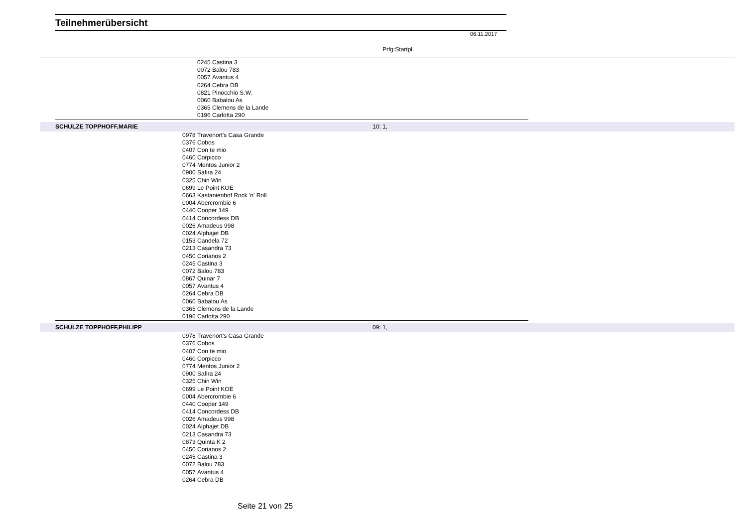Teilnehmerübersicht
06.11.2017
Prfg:Startpl.
| | 0245 | Castina 3 | | |
| | 0072 | Balou 783 | | |
| | 0057 | Avantus 4 | | |
| | 0264 | Cebra DB | | |
| | 0821 | Pinocchio S.W. | | |
| | 0060 | Babalou As | | |
| | 0365 | Clemens de la Lande | | |
| | 0196 | Carlotta 290 | | |
| SCHULZE TOPPHOFF,MARIE | | | 10: 1, |
| | 0978 | Travenort's Casa Grande | |
| | 0376 | Cobos | |
| | 0407 | Con te mio | |
| | 0460 | Corpicco | |
| | 0774 | Mentos Junior 2 | |
| | 0900 | Safira 24 | |
| | 0325 | Chin Win | |
| | 0699 | Le Point KOE | |
| | 0663 | Kastanienhof Rock 'n' Roll | |
| | 0004 | Abercrombie 6 | |
| | 0440 | Cooper 149 | |
| | 0414 | Concordess DB | |
| | 0026 | Amadeus 998 | |
| | 0024 | Alphajet DB | |
| | 0153 | Candela 72 | |
| | 0213 | Casandra 73 | |
| | 0450 | Corianos 2 | |
| | 0245 | Castina 3 | |
| | 0072 | Balou 783 | |
| | 0867 | Quinar 7 | |
| | 0057 | Avantus 4 | |
| | 0264 | Cebra DB | |
| | 0060 | Babalou As | |
| | 0365 | Clemens de la Lande | |
| | 0196 | Carlotta 290 | |
| SCHULZE TOPPHOFF,PHILIPP | | | 09: 1, |
| | 0978 | Travenort's Casa Grande | |
| | 0376 | Cobos | |
| | 0407 | Con te mio | |
| | 0460 | Corpicco | |
| | 0774 | Mentos Junior 2 | |
| | 0900 | Safira 24 | |
| | 0325 | Chin Win | |
| | 0699 | Le Point KOE | |
| | 0004 | Abercrombie 6 | |
| | 0440 | Cooper 149 | |
| | 0414 | Concordess DB | |
| | 0026 | Amadeus 998 | |
| | 0024 | Alphajet DB | |
| | 0213 | Casandra 73 | |
| | 0873 | Quinta K 2 | |
| | 0450 | Corianos 2 | |
| | 0245 | Castina 3 | |
| | 0072 | Balou 783 | |
| | 0057 | Avantus 4 | |
| | 0264 | Cebra DB | |
Seite 21 von 25